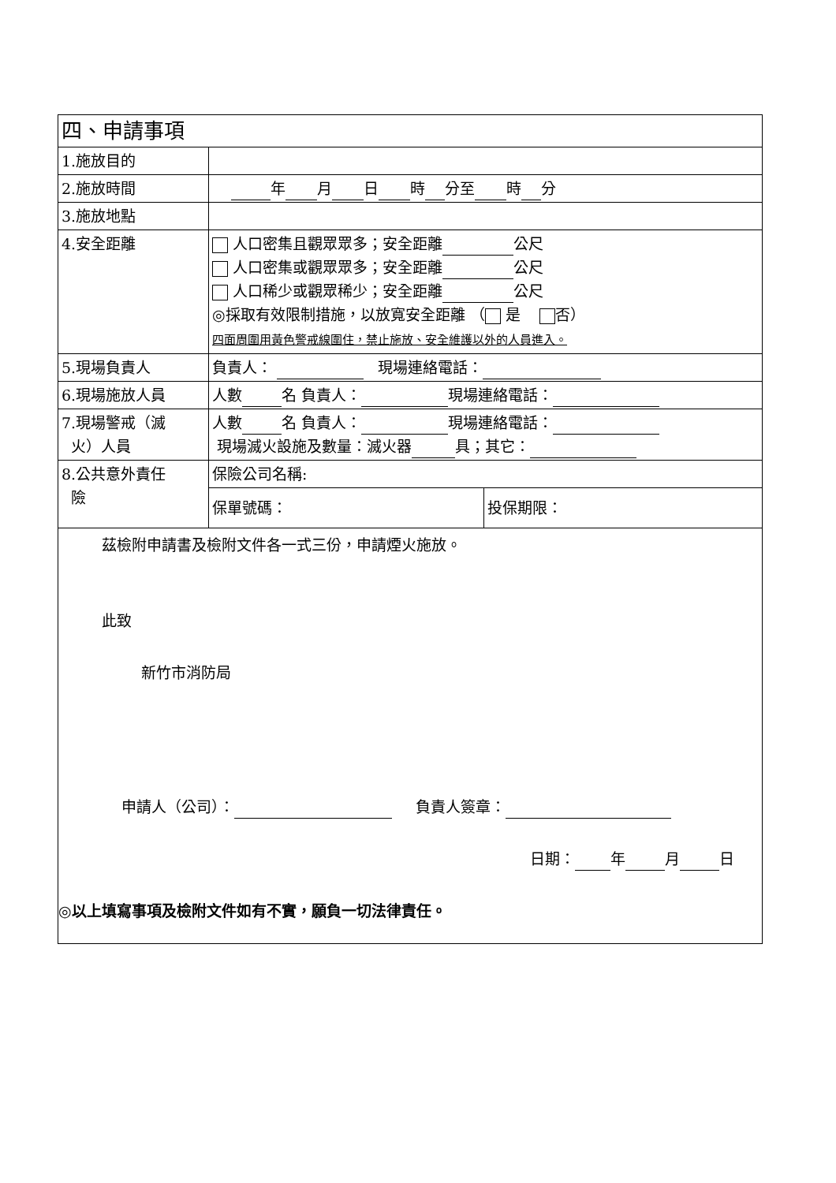| 四、申請事項 | | |
| 1.施放目的 | | |
| 2.施放時間 | 年 月 日 時 分至 時 分 | |
| 3.施放地點 | | |
| 4.安全距離 | 人口密集且觀眾眾多；安全距離 公尺 人口密集或觀眾眾多；安全距離 公尺 人口稀少或觀眾稀少；安全距離 公尺 ◎採取有效限制措施，以放寬安全距離 （ 是 否） 四面周圍用黃色警戒線圍住，禁止施放、安全維護以外的人員進入。 | |
| 5.現場負責人 | 負責人： 現場連絡電話： | |
| 6.現場施放人員 | 人數 名 負責人： 現場連絡電話： | |
| 7.現場警戒（滅 火）人員 | 人數 名 負責人： 現場連絡電話： 現場滅火設施及數量：滅火器 具；其它： | |
| 8.公共意外責任 險 | 保險公司名稱: | |
| | 保單號碼： | 投保期限： |
| 茲檢附申請書及檢附文件各一式三份，申請煙火施放。 此致 新竹市消防局 申請人（公司）： 負責人簽章： 日期： 年 月 日 ◎以上填寫事項及檢附文件如有不實，願負一切法律責任。 | | |